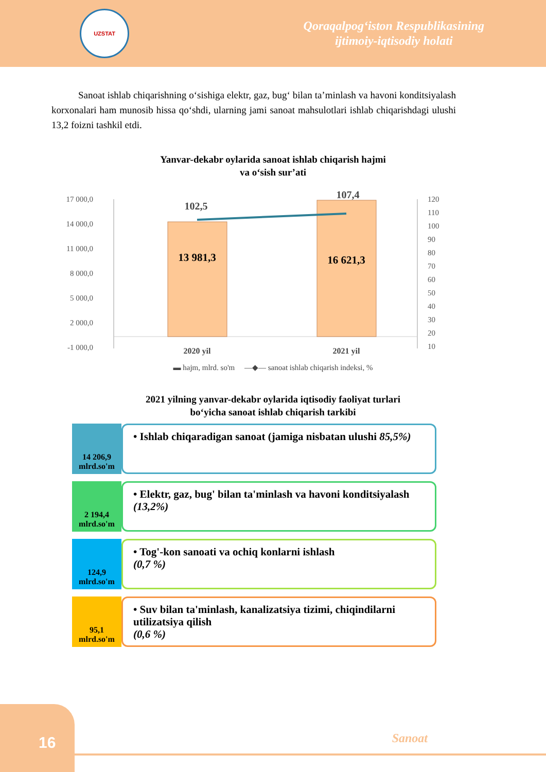UZSTAT
Qoraqalpog‘iston Respublikasining
ijtimoiy-iqtisodiy holati
Sanoat ishlab chiqarishning o‘sishiga elektr, gaz, bug‘ bilan ta’minlash va havoni konditsiyalash korxonalari ham munosib hissa qo‘shdi, ularning jami sanoat mahsulotlari ishlab chiqarishdagi ulushi 13,2 foizni tashkil etdi.
Yanvar-dekabr oylarida sanoat ishlab chiqarish hajmi
va o‘sish sur’ati
17 000,0
14 000,0
11 000,0
8 000,0
5 000,0
2 000,0
-1 000,0
120
110
100
90
80
70
60
50
40
30
20
10
13 981,3
16 621,3
102,5
107,4
2020 yil
2021 yil
▬ hajm, mlrd. so'm —◆— sanoat ishlab chiqarish indeksi, %
2021 yilning yanvar-dekabr oylarida iqtisodiy faoliyat turlari
bo‘yicha sanoat ishlab chiqarish tarkibi
14 206,9
mlrd.so'm
• Ishlab chiqaradigan sanoat (jamiga nisbatan ulushi 85,5%)
2 194,4
mlrd.so'm
• Elektr, gaz, bug' bilan ta'minlash va havoni konditsiyalash
(13,2%)
124,9
mlrd.so'm
• Tog'-kon sanoati va ochiq konlarni ishlash
(0,7 %)
95,1
mlrd.so'm
• Suv bilan ta'minlash, kanalizatsiya tizimi, chiqindilarni utilizatsiya qilish
(0,6 %)
16
Sanoat